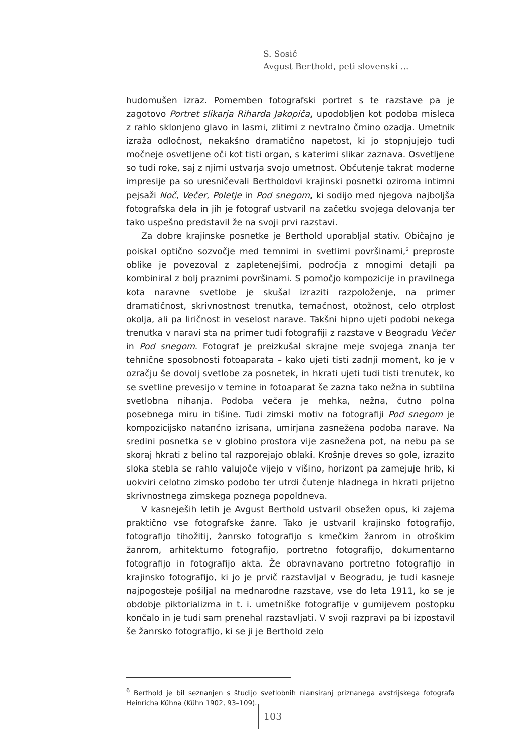S. Sosič
Avgust Berthold, peti slovenski ...
hudomušen izraz. Pomemben fotografski portret s te razstave pa je zagotovo Portret slikarja Riharda Jakopiča, upodobljen kot podoba misleca z rahlo sklonjeno glavo in lasmi, zlitimi z nevtralno črnino ozadja. Umetnik izraža odločnost, nekakšno dramatično napetost, ki jo stopnjujejo tudi močneje osvetljene oči kot tisti organ, s katerimi slikar zaznava. Osvetljene so tudi roke, saj z njimi ustvarja svojo umetnost. Občutenje takrat moderne impresije pa so uresničevali Bertholdovi krajinski posnetki oziroma intimni pejsaži Noč, Večer, Poletje in Pod snegom, ki sodijo med njegova najboljša fotografska dela in jih je fotograf ustvaril na začetku svojega delovanja ter tako uspešno predstavil že na svoji prvi razstavi.
Za dobre krajinske posnetke je Berthold uporabljal stativ. Običajno je poiskal optično sozvočje med temnimi in svetlimi površinami,<sup>6</sup> preproste oblike je povezoval z zapletenejšimi, področja z mnogimi detajli pa kombiniral z bolj praznimi površinami. S pomočjo kompozicije in pravilnega kota naravne svetlobe je skušal izraziti razpoloženje, na primer dramatičnost, skrivnostnost trenutka, temačnost, otožnost, celo otrplost okolja, ali pa liričnost in veselost narave. Takšni hipno ujeti podobi nekega trenutka v naravi sta na primer tudi fotografiji z razstave v Beogradu Večer in Pod snegom. Fotograf je preizkušal skrajne meje svojega znanja ter tehnične sposobnosti fotoaparata – kako ujeti tisti zadnji moment, ko je v ozračju še dovolj svetlobe za posnetek, in hkrati ujeti tudi tisti trenutek, ko se svetline prevesijo v temine in fotoaparat še zazna tako nežna in subtilna svetlobna nihanja. Podoba večera je mehka, nežna, čutno polna posebnega miru in tišine. Tudi zimski motiv na fotografiji Pod snegom je kompozicijsko natančno izrisana, umirjana zasnežena podoba narave. Na sredini posnetka se v globino prostora vije zasnežena pot, na nebu pa se skoraj hkrati z belino tal razporejajo oblaki. Krošnje dreves so gole, izrazito sloka stebla se rahlo valujoče vijejo v višino, horizont pa zamejuje hrib, ki uokviri celotno zimsko podobo ter utrdi čutenje hladnega in hkrati prijetno skrivnostnega zimskega poznega popoldneva.
V kasneješih letih je Avgust Berthold ustvaril obsežen opus, ki zajema praktično vse fotografske žanre. Tako je ustvaril krajinsko fotografijo, fotografijo tihožitij, žanrsko fotografijo s kmečkim žanrom in otroškim žanrom, arhitekturno fotografijo, portretno fotografijo, dokumentarno fotografijo in fotografijo akta. Že obravnavano portretno fotografijo in krajinsko fotografijo, ki jo je prvič razstavljal v Beogradu, je tudi kasneje najpogosteje pošiljal na mednarodne razstave, vse do leta 1911, ko se je obdobje piktorializma in t. i. umetniške fotografije v gumijevem postopku končalo in je tudi sam prenehal razstavljati. V svoji razpravi pa bi izpostavil še žanrsko fotografijo, ki se ji je Berthold zelo
<sup>6</sup> Berthold je bil seznanjen s študijo svetlobnih niansiranj priznanega avstrijskega fotografa Heinricha Kühna (Kühn 1902, 93–109).
103